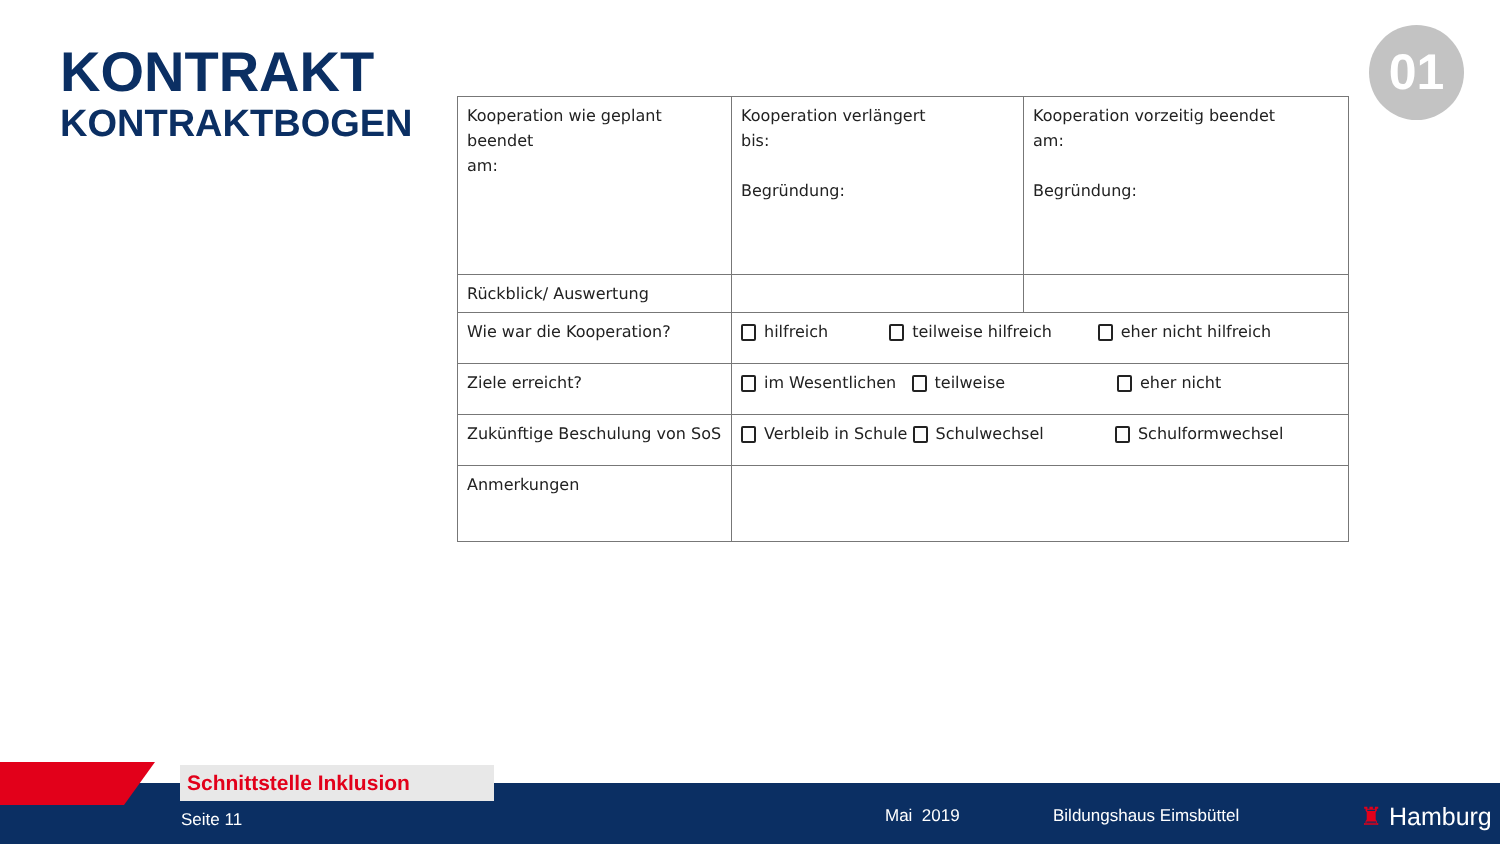KONTRAKT
KONTRAKTBOGEN
01
| Kooperation wie geplant beendet am: | Kooperation verlängert bis: Begründung: | Kooperation vorzeitig beendet am: Begründung: |
| Rückblick/ Auswertung | | |
| Wie war die Kooperation? | hilfreich teilweise hilfreich eher nicht hilfreich | |
| Ziele erreicht? | im Wesentlichen teilweise eher nicht | |
| Zukünftige Beschulung von SoS | Verbleib in Schule Schulwechsel Schulformwechsel | |
| Anmerkungen | | |
Schnittstelle Inklusion
Seite 11 Mai 2019 Bildungshaus Eimsbüttel ♜ Hamburg